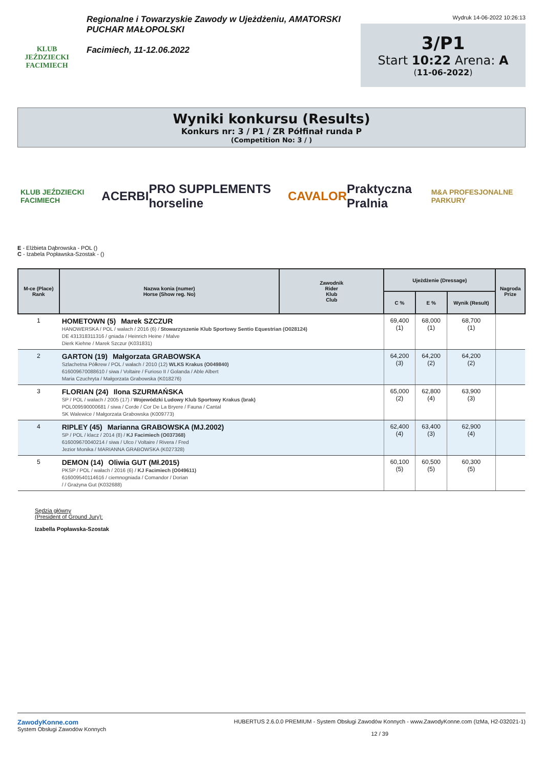KLUB JEŹDZIECKI FACIMIECH
Regionalne i Towarzyskie Zawody w Ujeżdżeniu, AMATORSKI PUCHAR MAŁOPOLSKI
Facimiech, 11-12.06.2022
Wydruk 14-06-2022 10:26:13
3/P1
Start 10:22 Arena: A
(11-06-2022)
Wyniki konkursu (Results)
Konkurs nr: 3 / P1 / ZR Półfinał runda P
(Competition No: 3 / )
KLUB JEŹDZIECKI FACIMIECH ACERBI PRO SUPPLEMENTS horseline CAVALOR Praktyczna Pralnia M&A PROFESJONALNE PARKURY
E - Elżbieta Dąbrowska - POL ()
C - Izabela Popławska-Szostak - ()
| M-ce (Place) Rank | Nazwa konia (numer) Horse (Show reg. No) | Zawodnik Rider Klub Club | Ujeżdżenie (Dressage) | | | Nagroda Prize |
| --- | --- | --- | --- | --- | --- | --- |
| | | | C % | E % | Wynik (Result) | |
| 1 | HOMETOWN (5) Marek SZCZUR HANOWERSKA / POL / wałach / 2016 (6) / Stowarzyszenie Klub Sportowy Sentio Equestrian (O028124) DE 431318311316 / gniada / Heinrich Heine / Malve Dierk Kiehne / Marek Szczur (K031831) | | 69,400 (1) | 68,000 (1) | 68,700 (1) | |
| 2 | GARTON (19) Małgorzata GRABOWSKA Szlachetna Półkrew / POL / wałach / 2010 (12) WLKS Krakus (O049840) 616009670088610 / siwa / Voltaire / Furioso II / Golanda / Able Albert Maria Czuchryta / Małgorzata Grabowska (K018276) | | 64,200 (3) | 64,200 (2) | 64,200 (2) | |
| 3 | FLORIAN (24) Ilona SZURMAŃSKA SP / POL / wałach / 2005 (17) / Wojewódzki Ludowy Klub Sportowy Krakus (brak) POL009590000681 / siwa / Corde / Cor De La Bryere / Fauna / Cantal SK Walewice / Małgorzata Grabowska (K009773) | | 65,000 (2) | 62,800 (4) | 63,900 (3) | |
| 4 | RIPLEY (45) Marianna GRABOWSKA (MJ.2002) SP / POL / klacz / 2014 (8) / KJ Facimiech (O037368) 616009670040214 / siwa / Ulco / Voltaire / Rivera / Fred Jezior Monika / MARIANNA GRABOWSKA (K027328) | | 62,400 (4) | 63,400 (3) | 62,900 (4) | |
| 5 | DEMON (14) Oliwia GUT (Mł.2015) PKSP / POL / wałach / 2016 (6) / KJ Facimiech (O049611) 616009540114616 / ciemnogniada / Comandor / Dorian / / Grażyna Gut (K032688) | | 60,100 (5) | 60,500 (5) | 60,300 (5) | |
Sędzia główny
(President of Ground Jury):
Izabella Popławska-Szostak
ZawodyKonne.com
System Obsługi Zawodów Konnych
HUBERTUS 2.6.0.0 PREMIUM - System Obsługi Zawodów Konnych - www.ZawodyKonne.com (IzMa, H2-032021-1)
12 / 39